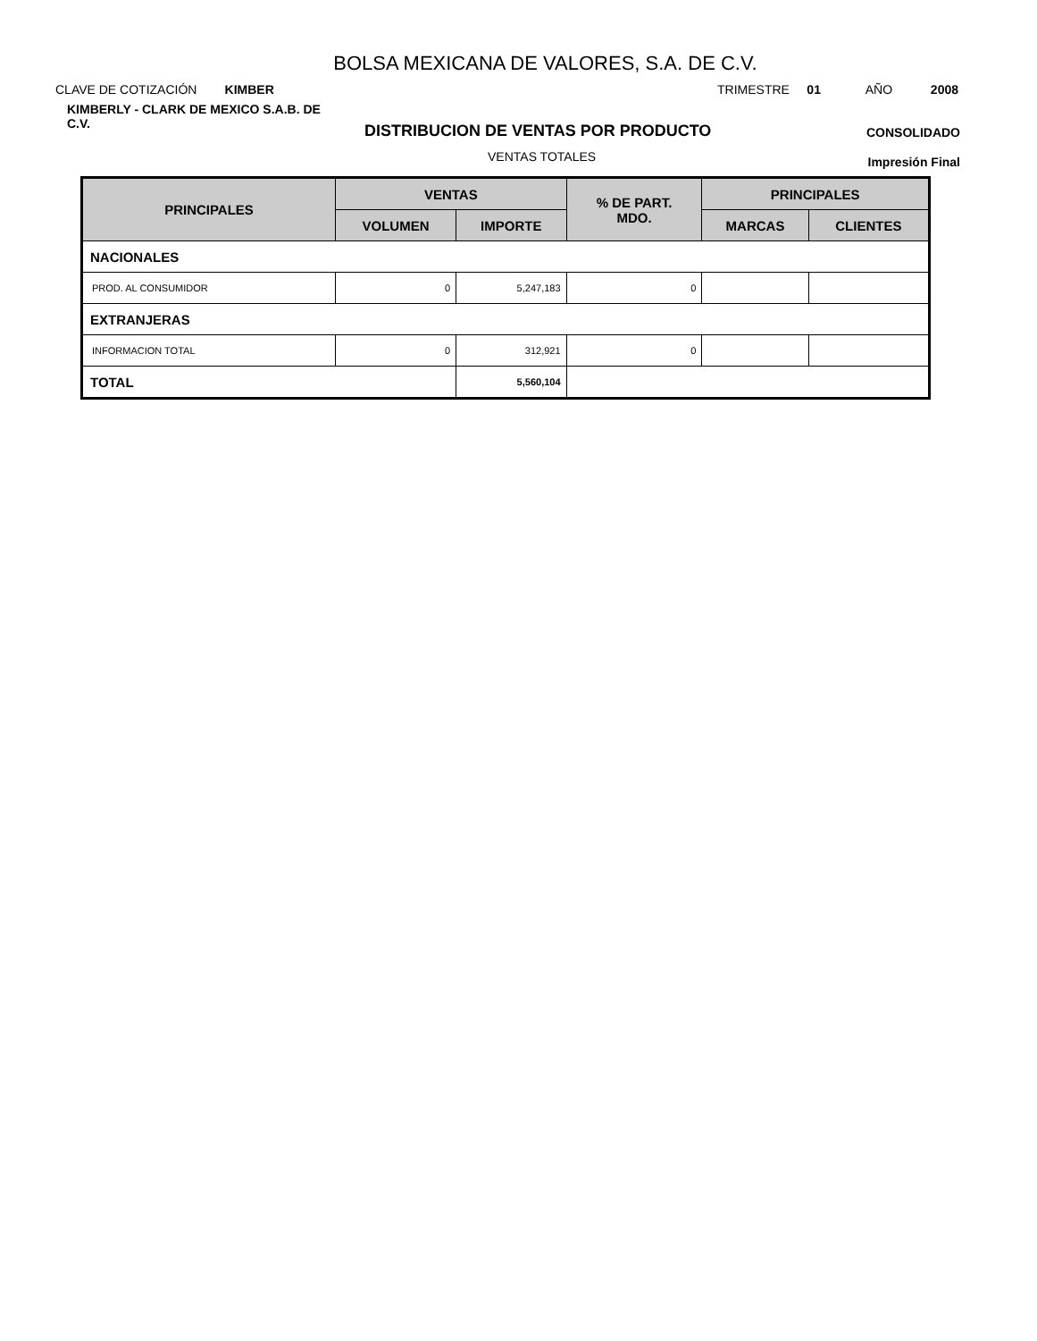BOLSA MEXICANA DE VALORES, S.A. DE C.V.
CLAVE DE COTIZACIÓN KIMBER TRIMESTRE 01 AÑO 2008
KIMBERLY - CLARK DE MEXICO S.A.B. DE C.V.
DISTRIBUCION DE VENTAS POR PRODUCTO CONSOLIDADO
VENTAS TOTALES Impresión Final
| PRINCIPALES | VENTAS | | % DE PART. MDO. | PRINCIPALES | |
| --- | --- | --- | --- | --- | --- |
| | VOLUMEN | IMPORTE | | MARCAS | CLIENTES |
| NACIONALES | | | | | |
| PROD. AL CONSUMIDOR | 0 | 5,247,183 | 0 | | |
| EXTRANJERAS | | | | | |
| INFORMACION TOTAL | 0 | 312,921 | 0 | | |
| TOTAL | | 5,560,104 | | | |